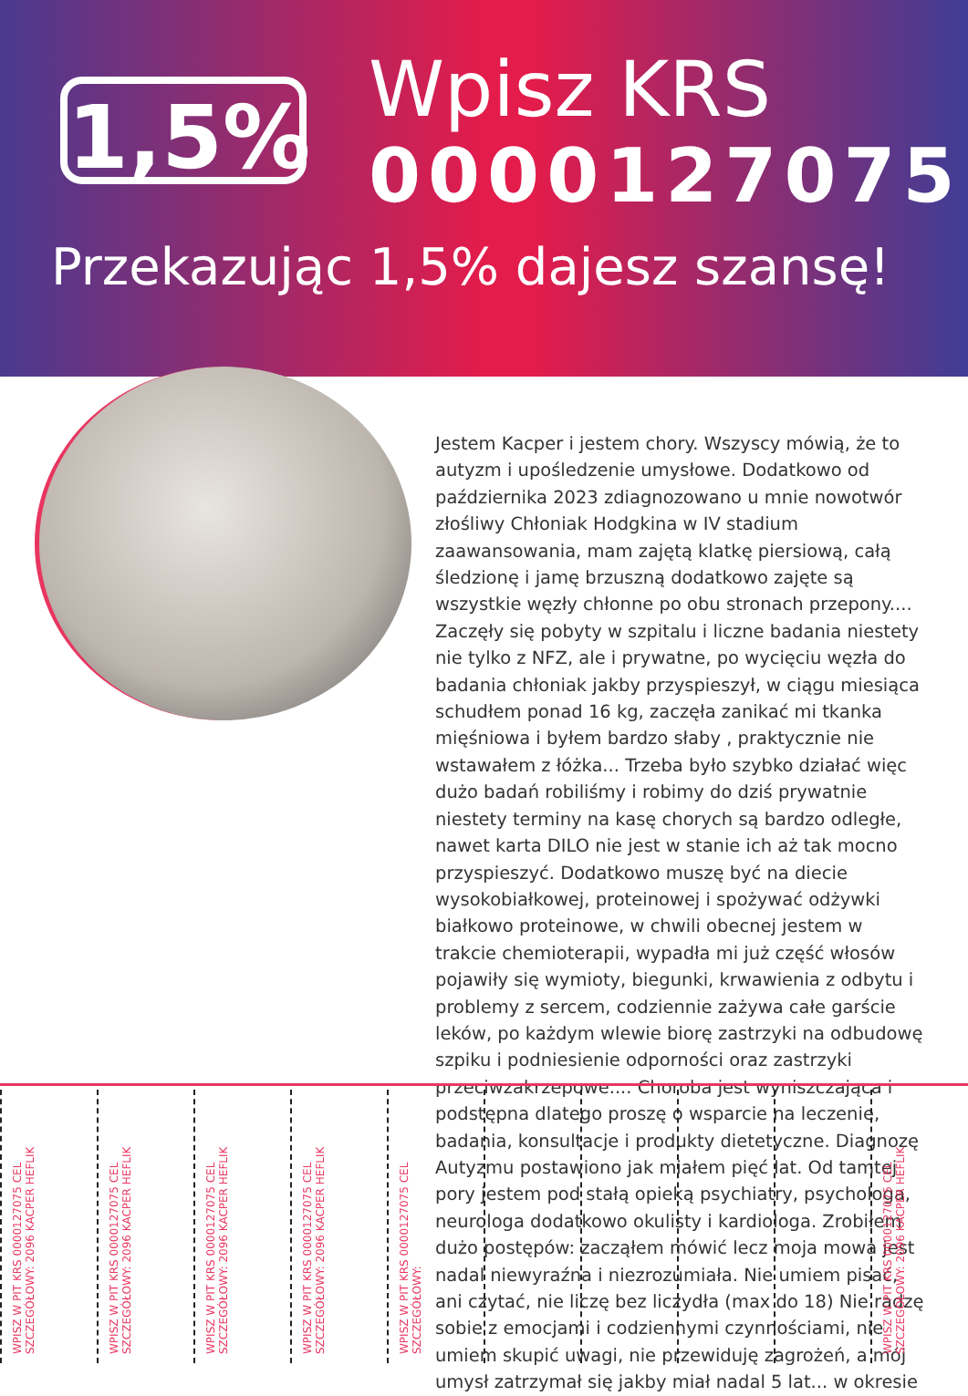1,5%
Wpisz KRS
0000127075
Przekazując 1,5% dajesz szansę!
Jestem Kacper i jestem chory. Wszyscy mówią, że to autyzm i upośledzenie umysłowe. Dodatkowo od października 2023 zdiagnozowano u mnie nowotwór złośliwy Chłoniak Hodgkina w IV stadium zaawansowania, mam zajętą klatkę piersiową, całą śledzionę i jamę brzuszną dodatkowo zajęte są wszystkie węzły chłonne po obu stronach przepony.... Zaczęły się pobyty w szpitalu i liczne badania niestety nie tylko z NFZ, ale i prywatne, po wycięciu węzła do badania chłoniak jakby przyspieszył, w ciągu miesiąca schudłem ponad 16 kg, zaczęła zanikać mi tkanka mięśniowa i byłem bardzo słaby , praktycznie nie wstawałem z łóżka... Trzeba było szybko działać więc dużo badań robiliśmy i robimy do dziś prywatnie niestety terminy na kasę chorych są bardzo odległe, nawet karta DILO nie jest w stanie ich aż tak mocno przyspieszyć. Dodatkowo muszę być na diecie wysokobiałkowej, proteinowej i spożywać odżywki białkowo proteinowe, w chwili obecnej jestem w trakcie chemioterapii, wypadła mi już część włosów pojawiły się wymioty, biegunki, krwawienia z odbytu i problemy z sercem, codziennie zażywa całe garście leków, po każdym wlewie biorę zastrzyki na odbudowę szpiku i podniesienie odporności oraz zastrzyki przeciwzakrzepowe.... Choroba jest wyniszczająca i podstępna dlatego proszę o wsparcie na leczenie, badania, konsultacje i produkty dietetyczne. Diagnozę Autyzmu postawiono jak miałem pięć lat. Od tamtej pory jestem pod stałą opieką psychiatry, psychologa, neurologa dodatkowo okulisty i kardiologa. Zrobiłem dużo postępów: zacząłem mówić lecz moja mowa jest nadal niewyraźna i niezrozumiała. Nie umiem pisać, ani czytać, nie liczę bez liczydła (max do 18) Nie radzę sobie z emocjami i codziennymi czynnościami, nie umiem skupić uwagi, nie przewiduję zagrożeń, a mój umysł zatrzymał się jakby miał nadal 5 lat... w okresie
WPISZ W PIT KRS 0000127075 CEL SZCZEGÓŁOWY: 2096 KACPER HEFLIK
WPISZ W PIT KRS 0000127075 CEL SZCZEGÓŁOWY: 2096 KACPER HEFLIK
WPISZ W PIT KRS 0000127075 CEL SZCZEGÓŁOWY: 2096 KACPER HEFLIK
WPISZ W PIT KRS 0000127075 CEL SZCZEGÓŁOWY: 2096 KACPER HEFLIK
WPISZ W PIT KRS 0000127075 CEL SZCZEGÓŁOWY:
WPISZ W PIT KRS 0000127075 CEL SZCZEGÓŁOWY: 2096 KACPER HEFLIK